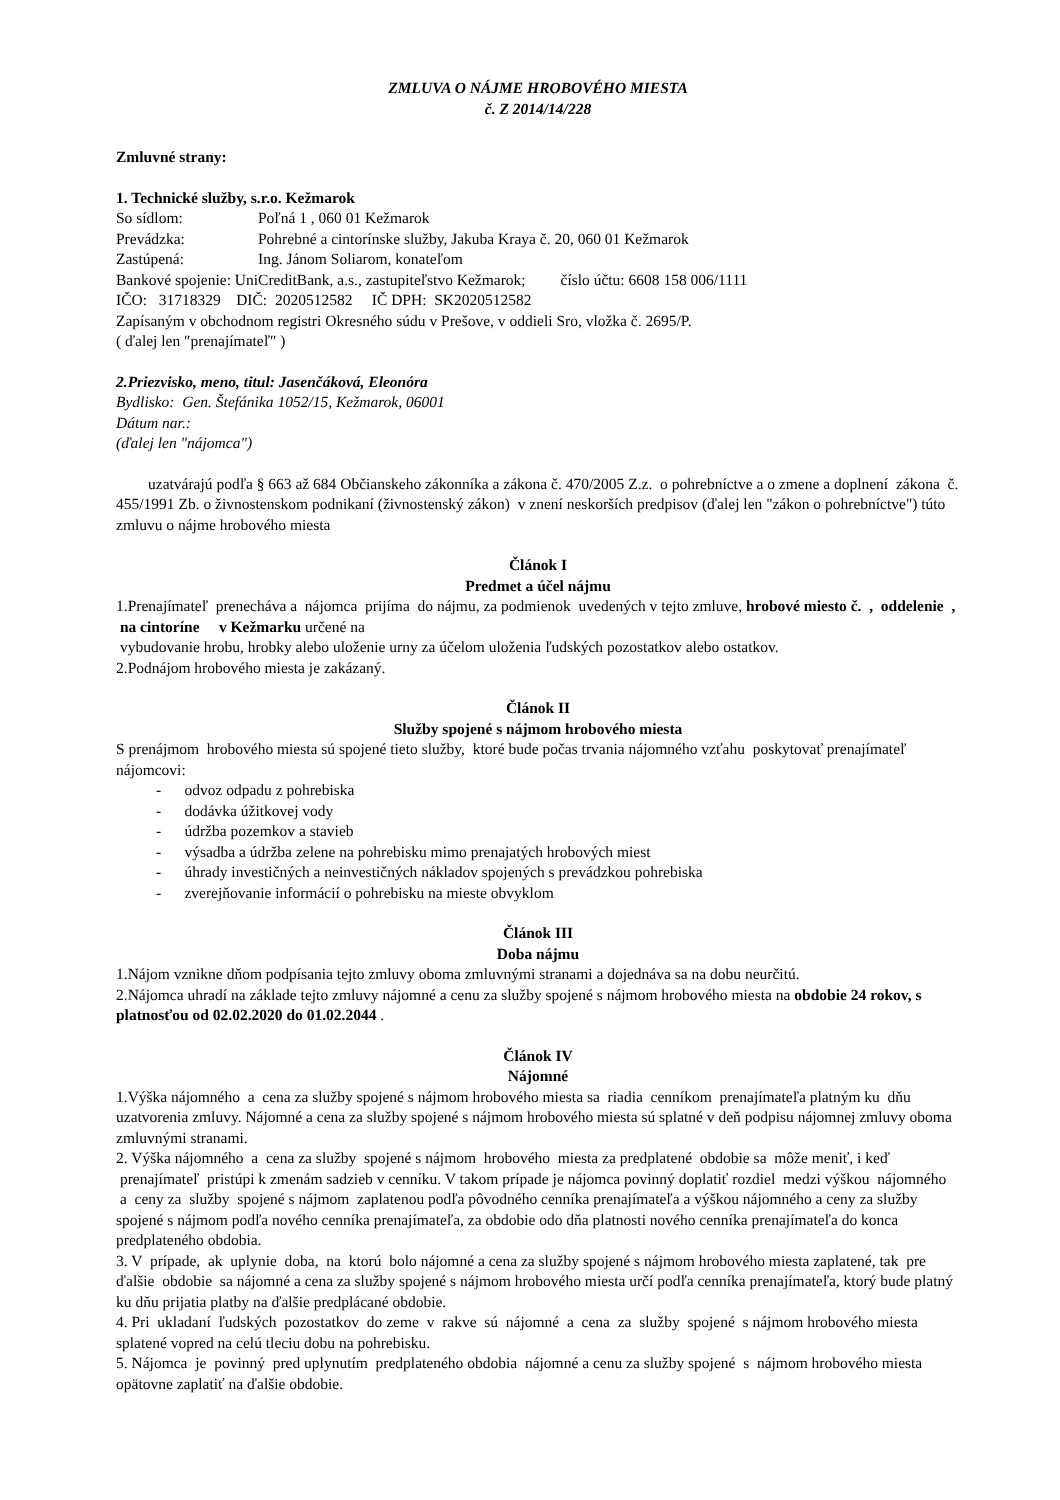ZMLUVA O NÁJME HROBOVÉHO MIESTA
č. Z 2014/14/228
Zmluvné strany:
1. Technické služby, s.r.o. Kežmarok
So sídlom: Poľná 1 , 060 01 Kežmarok
Prevádzka: Pohrebné a cintorínske služby, Jakuba Kraya č. 20, 060 01 Kežmarok
Zastúpená: Ing. Jánom Soliarom, konateľom
Bankové spojenie: UniCreditBank, a.s., zastupiteľstvo Kežmarok; číslo účtu: 6608 158 006/1111
IČO: 31718329 DIČ: 2020512582 IČ DPH: SK2020512582
Zapísaným v obchodnom registri Okresného súdu v Prešove, v oddieli Sro, vložka č. 2695/P.
( ďalej len ″prenajímateľ″ )
2.Priezvisko, meno, titul: Jasenčáková, Eleonóra
Bydlisko: Gen. Štefánika 1052/15, Kežmarok, 06001
Dátum nar.:
(ďalej len "nájomca")
uzatvárajú podľa § 663 až 684 Občianskeho zákonníka a zákona č. 470/2005 Z.z. o pohrebníctve a o zmene a doplnení zákona č. 455/1991 Zb. o živnostenskom podnikaní (živnostenský zákon) v znení neskorších predpisov (ďalej len "zákon o pohrebníctve") túto zmluvu o nájme hrobového miesta
Článok I
Predmet a účel nájmu
1.Prenajímateľ prenecháva a nájomca prijíma do nájmu, za podmienok uvedených v tejto zmluve, hrobové miesto č. , oddelenie , na cintoríne v Kežmarku určené na
vybudovanie hrobu, hrobky alebo uloženie urny za účelom uloženia ľudských pozostatkov alebo ostatkov.
2.Podnájom hrobového miesta je zakázaný.
Článok II
Služby spojené s nájmom hrobového miesta
S prenájmom hrobového miesta sú spojené tieto služby, ktoré bude počas trvania nájomného vzťahu poskytovať prenajímateľ nájomcovi:
- odvoz odpadu z pohrebiska
- dodávka úžitkovej vody
- údržba pozemkov a stavieb
- výsadba a údržba zelene na pohrebisku mimo prenajatých hrobových miest
- úhrady investičných a neinvestičných nákladov spojených s prevádzkou pohrebiska
- zverejňovanie informácií o pohrebisku na mieste obvyklom
Článok III
Doba nájmu
1.Nájom vznikne dňom podpísania tejto zmluvy oboma zmluvnými stranami a dojednáva sa na dobu neurčitú.
2.Nájomca uhradí na základe tejto zmluvy nájomné a cenu za služby spojené s nájmom hrobového miesta na obdobie 24 rokov, s platnosťou od 02.02.2020 do 01.02.2044 .
Článok IV
Nájomné
1.Výška nájomného a cena za služby spojené s nájmom hrobového miesta sa riadia cenníkom prenajímateľa platným ku dňu uzatvorenia zmluvy. Nájomné a cena za služby spojené s nájmom hrobového miesta sú splatné v deň podpisu nájomnej zmluvy oboma zmluvnými stranami.
2. Výška nájomného a cena za služby spojené s nájmom hrobového miesta za predplatené obdobie sa môže meniť, i keď prenajímateľ pristúpi k zmenám sadzieb v cenníku. V takom prípade je nájomca povinný doplatiť rozdiel medzi výškou nájomného a ceny za služby spojené s nájmom zaplatenou podľa pôvodného cenníka prenajímateľa a výškou nájomného a ceny za služby spojené s nájmom podľa nového cenníka prenajímateľa, za obdobie odo dňa platnosti nového cenníka prenajímateľa do konca predplateného obdobia.
3. V prípade, ak uplynie doba, na ktorú bolo nájomné a cena za služby spojené s nájmom hrobového miesta zaplatené, tak pre ďalšie obdobie sa nájomné a cena za služby spojené s nájmom hrobového miesta určí podľa cenníka prenajímateľa, ktorý bude platný ku dňu prijatia platby na ďalšie predplácané obdobie.
4. Pri ukladaní ľudských pozostatkov do zeme v rakve sú nájomné a cena za služby spojené s nájmom hrobového miesta splatené vopred na celú tleciu dobu na pohrebisku.
5. Nájomca je povinný pred uplynutím predplateného obdobia nájomné a cenu za služby spojené s nájmom hrobového miesta opätovne zaplatiť na ďalšie obdobie.